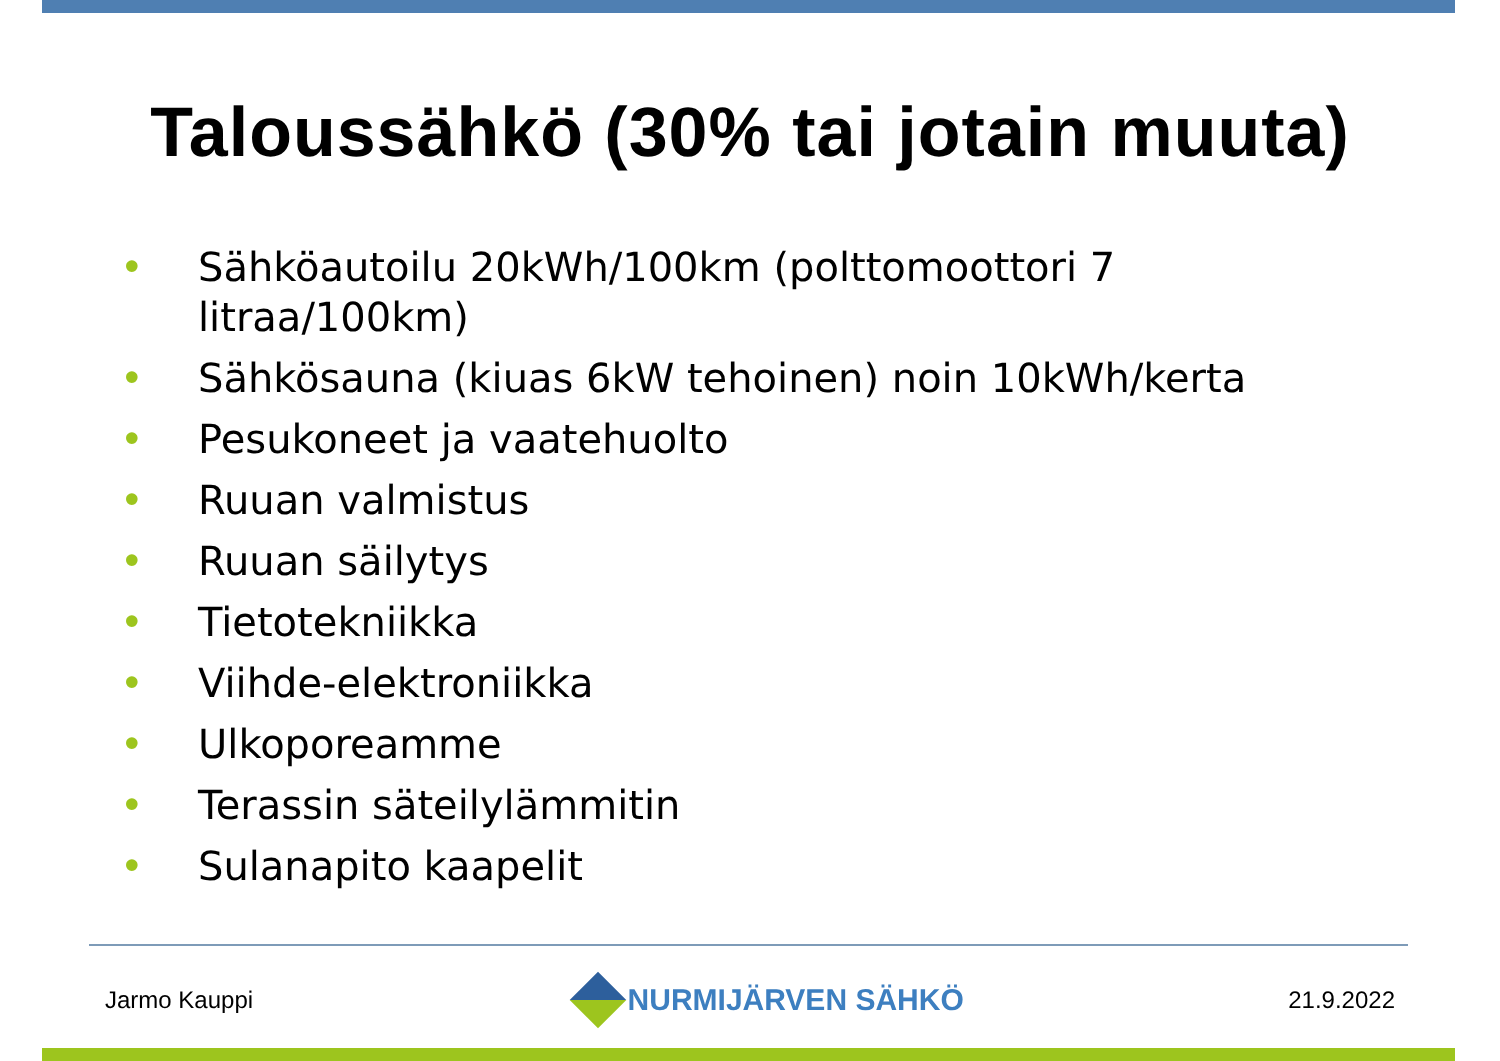Taloussähkö (30% tai jotain muuta)
• Sähköautoilu 20kWh/100km (polttomoottori 7 litraa/100km)
• Sähkösauna (kiuas 6kW tehoinen) noin 10kWh/kerta
• Pesukoneet ja vaatehuolto
• Ruuan valmistus
• Ruuan säilytys
• Tietotekniikka
• Viihde-elektroniikka
• Ulkoporeamme
• Terassin säteilylämmitin
• Sulanapito kaapelit
Jarmo Kauppi NURMIJÄRVEN SÄHKÖ 21.9.2022